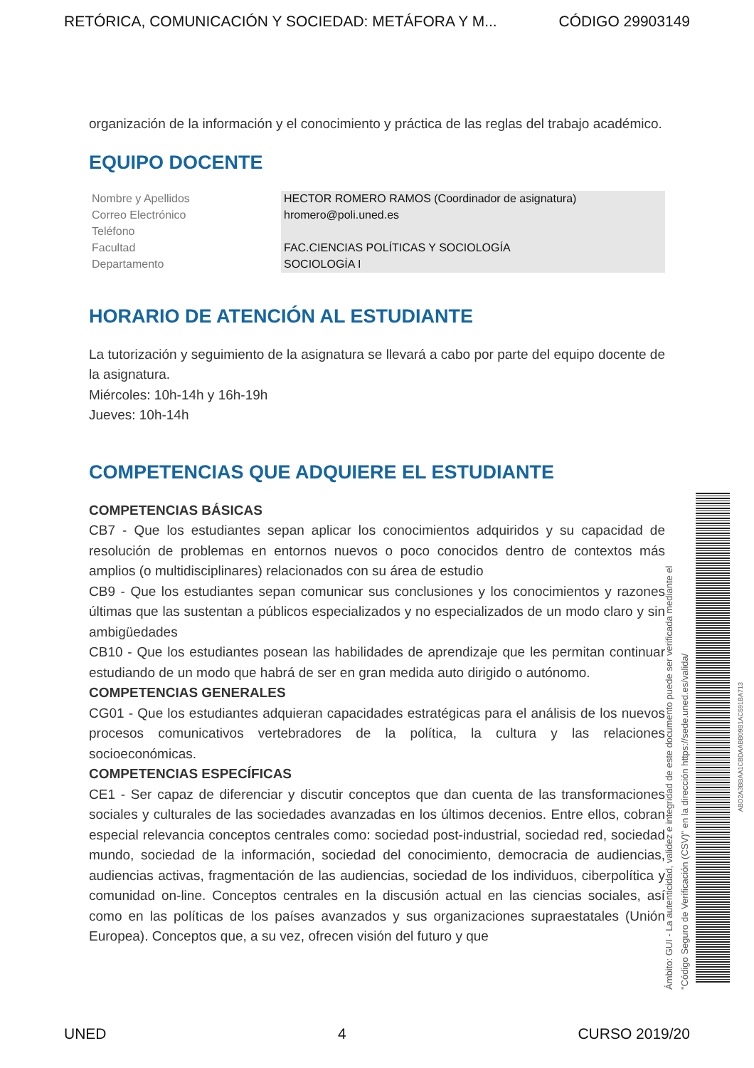RETÓRICA, COMUNICACIÓN Y SOCIEDAD: METÁFORA Y M... CÓDIGO 29903149
organización de la información y el conocimiento y práctica de las reglas del trabajo académico.
EQUIPO DOCENTE
| Nombre y Apellidos | HECTOR ROMERO RAMOS (Coordinador de asignatura) |
| Correo Electrónico | hromero@poli.uned.es |
| Teléfono | |
| Facultad | FAC.CIENCIAS POLÍTICAS Y SOCIOLOGÍA |
| Departamento | SOCIOLOGÍA I |
HORARIO DE ATENCIÓN AL ESTUDIANTE
La tutorización y seguimiento de la asignatura se llevará a cabo por parte del equipo docente de la asignatura.
Miércoles: 10h-14h y 16h-19h
Jueves: 10h-14h
COMPETENCIAS QUE ADQUIERE EL ESTUDIANTE
COMPETENCIAS BÁSICAS
CB7 - Que los estudiantes sepan aplicar los conocimientos adquiridos y su capacidad de resolución de problemas en entornos nuevos o poco conocidos dentro de contextos más amplios (o multidisciplinares) relacionados con su área de estudio
CB9 - Que los estudiantes sepan comunicar sus conclusiones y los conocimientos y razones últimas que las sustentan a públicos especializados y no especializados de un modo claro y sin ambigüedades
CB10 - Que los estudiantes posean las habilidades de aprendizaje que les permitan continuar estudiando de un modo que habrá de ser en gran medida auto dirigido o autónomo.
COMPETENCIAS GENERALES
CG01 - Que los estudiantes adquieran capacidades estratégicas para el análisis de los nuevos procesos comunicativos vertebradores de la política, la cultura y las relaciones socioeconómicas.
COMPETENCIAS ESPECÍFICAS
CE1 - Ser capaz de diferenciar y discutir conceptos que dan cuenta de las transformaciones sociales y culturales de las sociedades avanzadas en los últimos decenios. Entre ellos, cobran especial relevancia conceptos centrales como: sociedad post-industrial, sociedad red, sociedad mundo, sociedad de la información, sociedad del conocimiento, democracia de audiencias, audiencias activas, fragmentación de las audiencias, sociedad de los individuos, ciberpolítica y comunidad on-line. Conceptos centrales en la discusión actual en las ciencias sociales, así como en las políticas de los países avanzados y sus organizaciones supraestatales (Unión Europea). Conceptos que, a su vez, ofrecen visión del futuro y que
Ámbito: GUI - La autenticidad, validez e integridad de este documento puede ser verificada mediante el
"Código Seguro de Verificación (CSV)" en la dirección https://sede.uned.es/valida/
ABD2A3BBAA1CBDAABB09B1AC591BA713
UNED 4 CURSO 2019/20